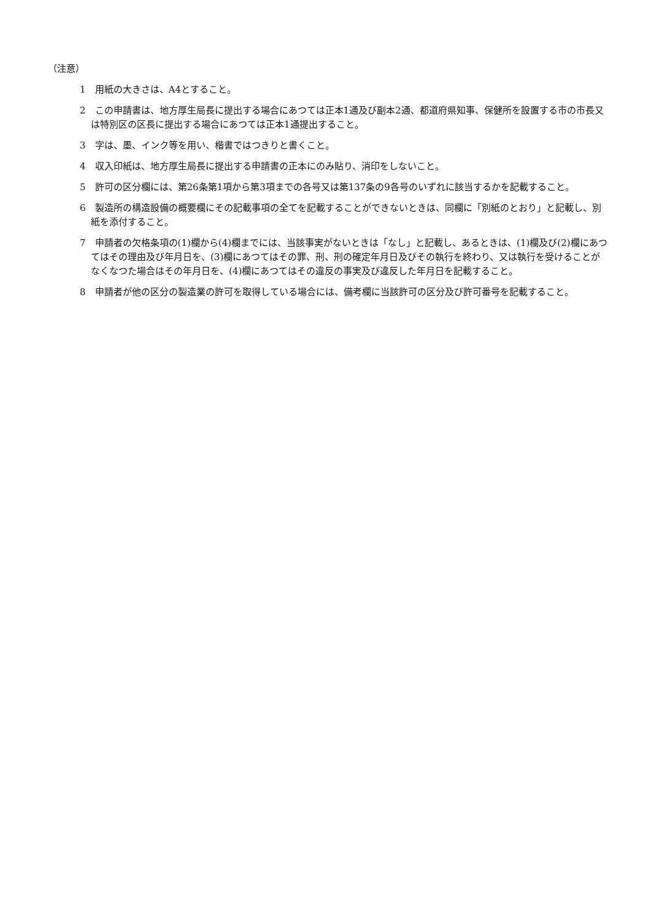（注意）
1　用紙の大きさは、A4とすること。
2　この申請書は、地方厚生局長に提出する場合にあつては正本1通及び副本2通、都道府県知事、保健所を設置する市の市長又は特別区の区長に提出する場合にあつては正本1通提出すること。
3　字は、墨、インク等を用い、楷書ではつきりと書くこと。
4　収入印紙は、地方厚生局長に提出する申請書の正本にのみ貼り、消印をしないこと。
5　許可の区分欄には、第26条第1項から第3項までの各号又は第137条の9各号のいずれに該当するかを記載すること。
6　製造所の構造設備の概要欄にその記載事項の全てを記載することができないときは、同欄に「別紙のとおり」と記載し、別紙を添付すること。
7　申請者の欠格条項の(1)欄から(4)欄までには、当該事実がないときは「なし」と記載し、あるときは、(1)欄及び(2)欄にあつてはその理由及び年月日を、(3)欄にあつてはその罪、刑、刑の確定年月日及びその執行を終わり、又は執行を受けることがなくなつた場合はその年月日を、(4)欄にあつてはその違反の事実及び違反した年月日を記載すること。
8　申請者が他の区分の製造業の許可を取得している場合には、備考欄に当該許可の区分及び許可番号を記載すること。